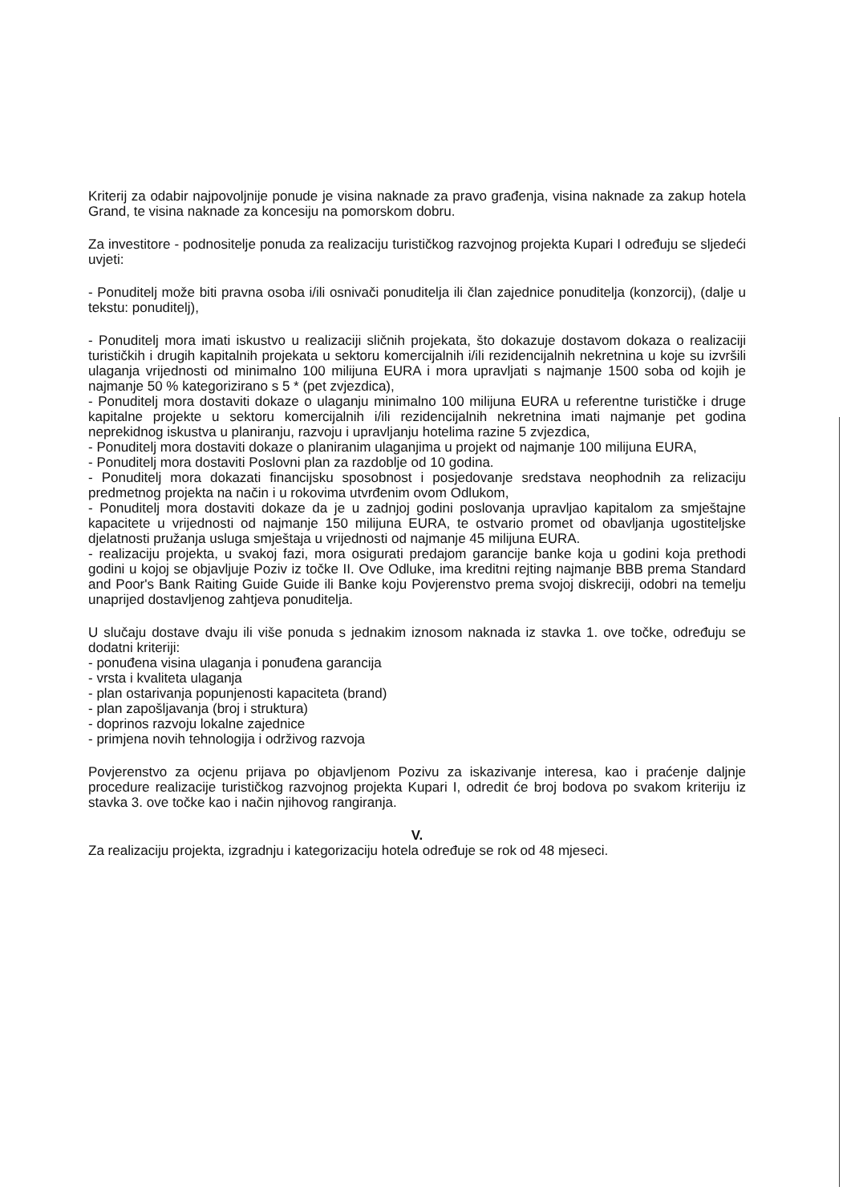Kriterij za odabir najpovoljnije ponude je visina naknade za pravo građenja, visina naknade za zakup hotela Grand, te visina naknade za koncesiju na pomorskom dobru.
Za investitore - podnositelje ponuda za realizaciju turističkog razvojnog projekta Kupari I određuju se sljedeći uvjeti:
- Ponuditelj može biti pravna osoba i/ili osnivači ponuditelja ili član zajednice ponuditelja (konzorcij), (dalje u tekstu: ponuditelj),
- Ponuditelj mora imati iskustvo u realizaciji sličnih projekata, što dokazuje dostavom dokaza o realizaciji turističkih i drugih kapitalnih projekata u sektoru komercijalnih i/ili rezidencijalnih nekretnina u koje su izvršili ulaganja vrijednosti od minimalno 100 milijuna EURA i mora upravljati s najmanje 1500 soba od kojih je najmanje 50 % kategorizirano s 5 * (pet zvjezdica),
- Ponuditelj mora dostaviti dokaze o ulaganju minimalno 100 milijuna EURA u referentne turističke i druge kapitalne projekte u sektoru komercijalnih i/ili rezidencijalnih nekretnina imati najmanje pet godina neprekidnog iskustva u planiranju, razvoju i upravljanju hotelima razine 5 zvjezdica,
- Ponuditelj mora dostaviti dokaze o planiranim ulaganjima u projekt od najmanje 100 milijuna EURA,
- Ponuditelj mora dostaviti Poslovni plan za razdoblje od 10 godina.
- Ponuditelj mora dokazati financijsku sposobnost i posjedovanje sredstava neophodnih za relizaciju predmetnog projekta na način i u rokovima utvrđenim ovom Odlukom,
- Ponuditelj mora dostaviti dokaze da je u zadnjoj godini poslovanja upravljao kapitalom za smještajne kapacitete u vrijednosti od najmanje 150 milijuna EURA, te ostvario promet od obavljanja ugostiteljske djelatnosti pružanja usluga smještaja u vrijednosti od najmanje 45 milijuna EURA.
- realizaciju projekta, u svakoj fazi, mora osigurati predajom garancije banke koja u godini koja prethodi godini u kojoj se objavljuje Poziv iz točke II. Ove Odluke, ima kreditni rejting najmanje BBB prema Standard and Poor's Bank Raiting Guide Guide ili Banke koju Povjerenstvo prema svojoj diskreciji, odobri na temelju unaprijed dostavljenog zahtjeva ponuditelja.
U slučaju dostave dvaju ili više ponuda s jednakim iznosom naknada iz stavka 1. ove točke, određuju se dodatni kriteriji:
- ponuđena visina ulaganja i ponuđena garancija
- vrsta i kvaliteta ulaganja
- plan ostarivanja popunjenosti kapaciteta (brand)
- plan zapošljavanja (broj i struktura)
- doprinos razvoju lokalne zajednice
- primjena novih tehnologija i održivog razvoja
Povjerenstvo za ocjenu prijava po objavljenom Pozivu za iskazivanje interesa, kao i praćenje daljnje procedure realizacije turističkog razvojnog projekta Kupari I, odredit će broj bodova po svakom kriteriju iz stavka 3. ove točke kao i način njihovog rangiranja.
V.
Za realizaciju projekta, izgradnju i kategorizaciju hotela određuje se rok od 48 mjeseci.